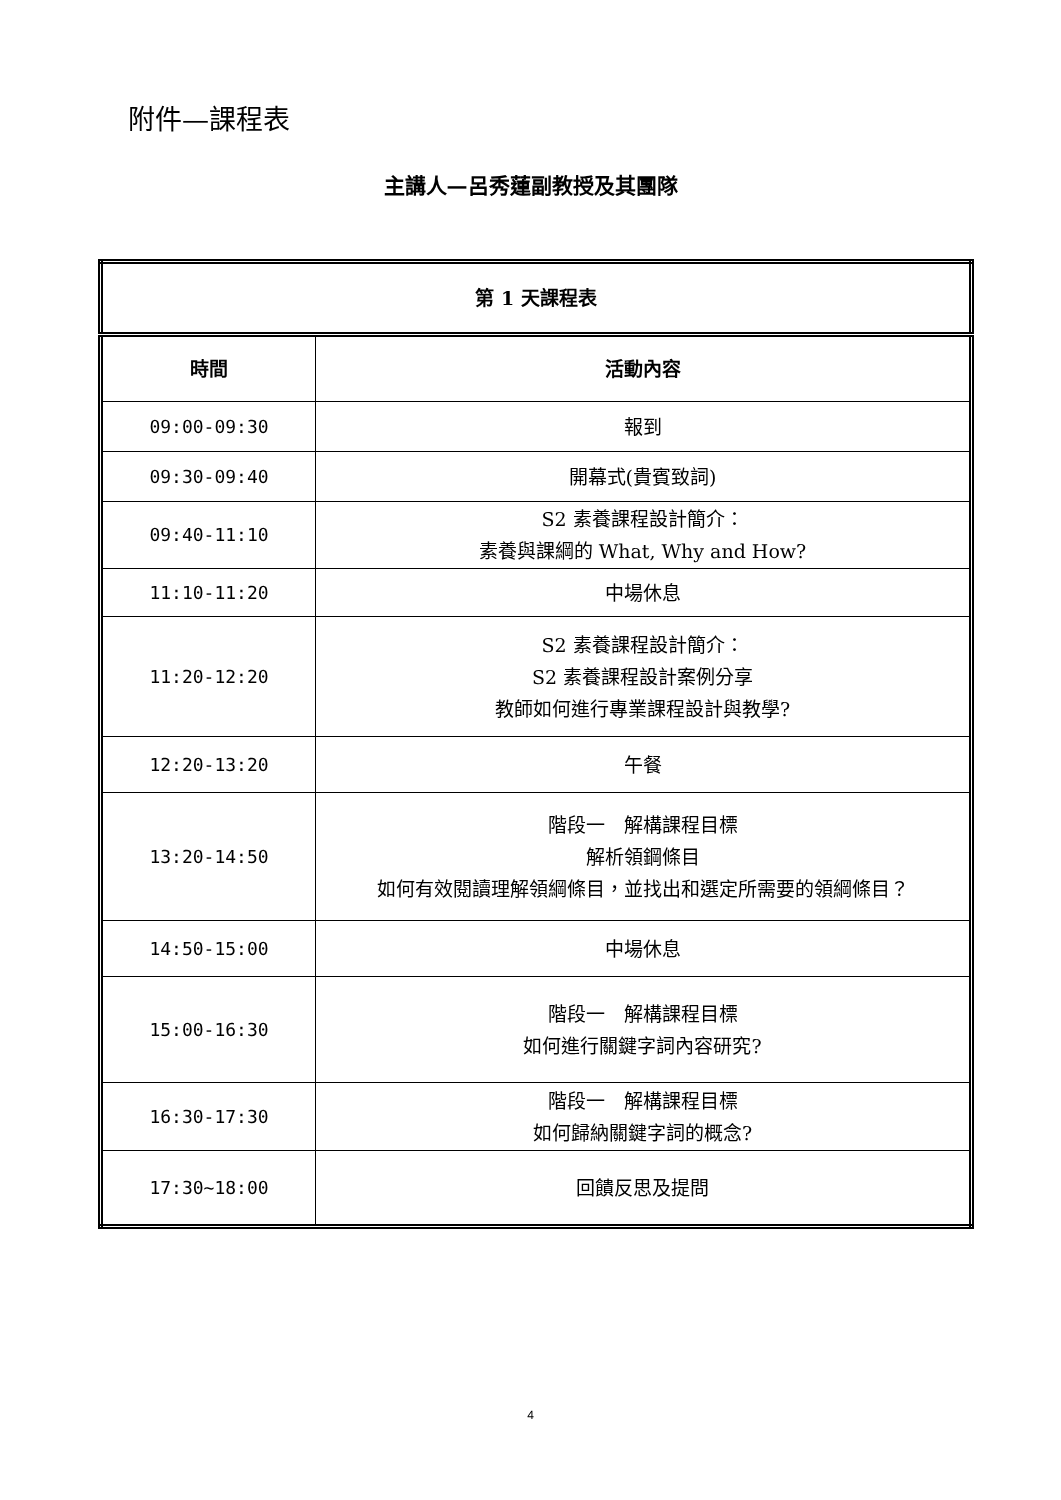附件—課程表
主講人—呂秀蓮副教授及其團隊
| 第 1 天課程表 | |
| --- | --- |
| 時間 | 活動內容 |
| 09:00-09:30 | 報到 |
| 09:30-09:40 | 開幕式(貴賓致詞) |
| 09:40-11:10 | S2 素養課程設計簡介： 素養與課綱的 What, Why and How? |
| 11:10-11:20 | 中場休息 |
| 11:20-12:20 | S2 素養課程設計簡介： S2 素養課程設計案例分享 教師如何進行專業課程設計與教學? |
| 12:20-13:20 | 午餐 |
| 13:20-14:50 | 階段一 解構課程目標 解析領鋼條目 如何有效閱讀理解領綱條目，並找出和選定所需要的領綱條目？ |
| 14:50-15:00 | 中場休息 |
| 15:00-16:30 | 階段一 解構課程目標 如何進行關鍵字詞內容研究? |
| 16:30-17:30 | 階段一 解構課程目標 如何歸納關鍵字詞的概念? |
| 17:30~18:00 | 回饋反思及提問 |
4